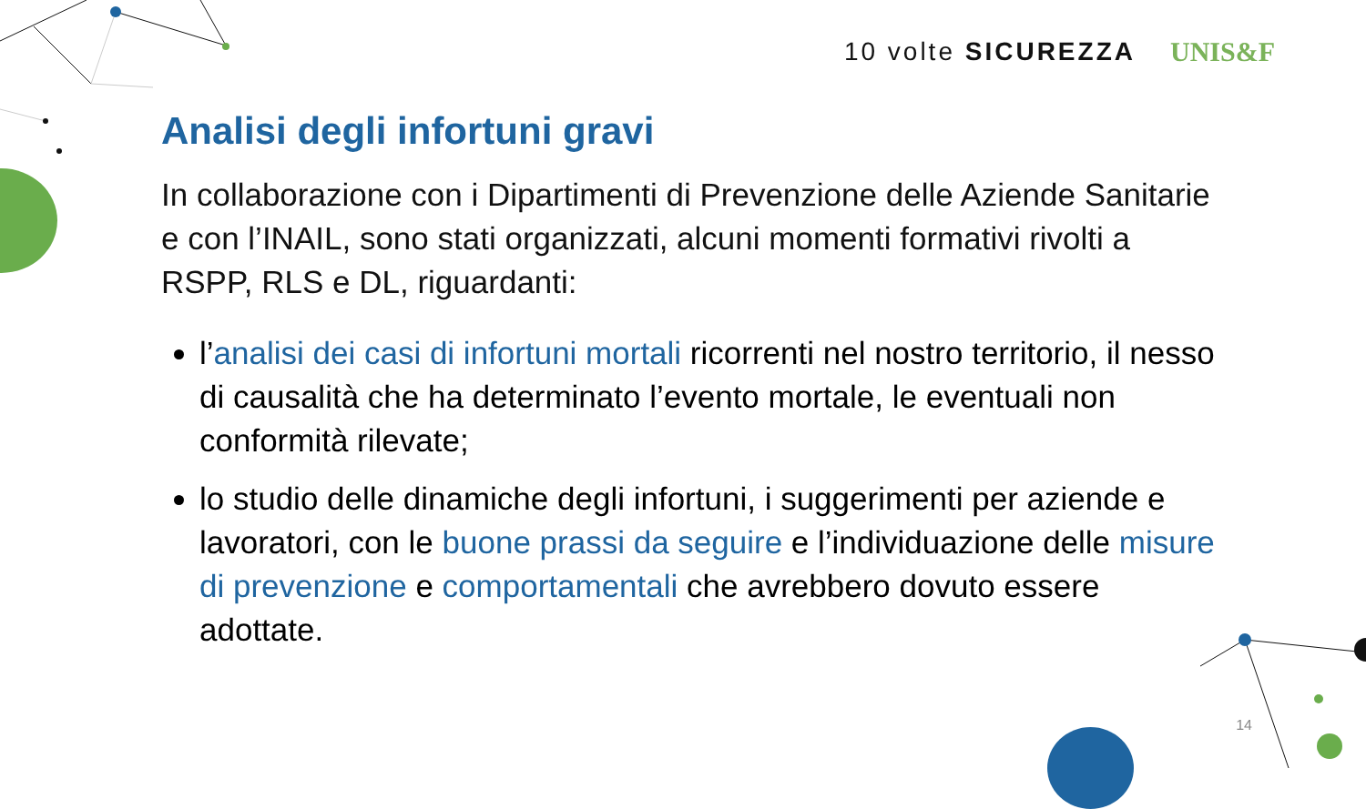10 volte SICUREZZA UNIS&F
Analisi degli infortuni gravi
In collaborazione con i Dipartimenti di Prevenzione delle Aziende Sanitarie e con l’INAIL, sono stati organizzati, alcuni momenti formativi rivolti a RSPP, RLS e DL, riguardanti:
l’analisi dei casi di infortuni mortali ricorrenti nel nostro territorio, il nesso di causalità che ha determinato l’evento mortale, le eventuali non conformità rilevate;
lo studio delle dinamiche degli infortuni, i suggerimenti per aziende e lavoratori, con le buone prassi da seguire e l’individuazione delle misure di prevenzione e comportamentali che avrebbero dovuto essere adottate.
14